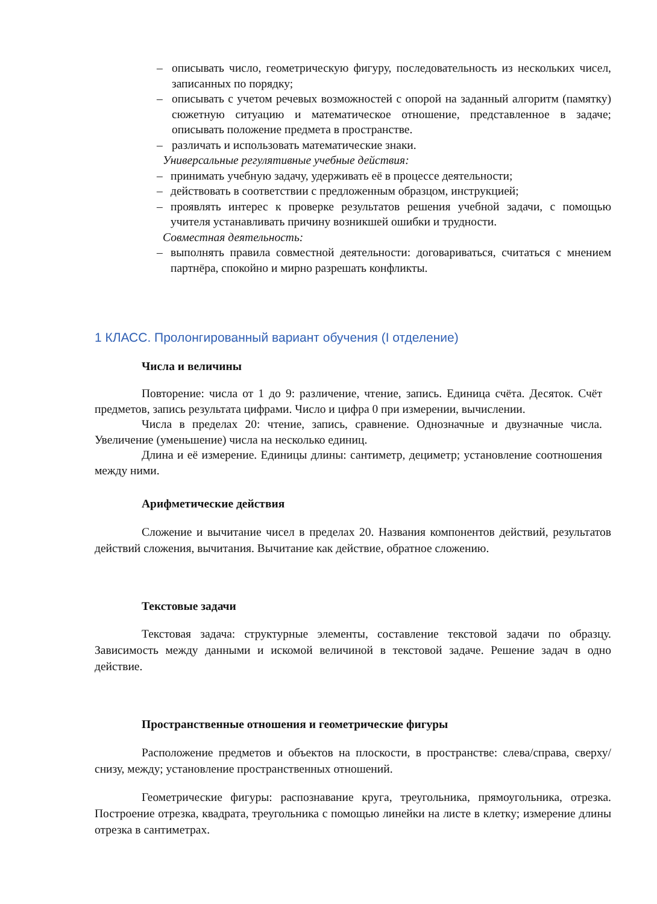– описывать число, геометрическую фигуру, последовательность из нескольких чисел, записанных по порядку;
– описывать с учетом речевых возможностей с опорой на заданный алгоритм (памятку) сюжетную ситуацию и математическое отношение, представленное в задаче; описывать положение предмета в пространстве.
– различать и использовать математические знаки.
Универсальные регулятивные учебные действия:
– принимать учебную задачу, удерживать её в процессе деятельности;
– действовать в соответствии с предложенным образцом, инструкцией;
– проявлять интерес к проверке результатов решения учебной задачи, с помощью учителя устанавливать причину возникшей ошибки и трудности.
Совместная деятельность:
– выполнять правила совместной деятельности: договариваться, считаться с мнением партнёра, спокойно и мирно разрешать конфликты.
1 КЛАСС. Пролонгированный вариант обучения (I отделение)
Числа и величины
Повторение: числа от 1 до 9: различение, чтение, запись. Единица счёта. Десяток. Счёт предметов, запись результата цифрами. Число и цифра 0 при измерении, вычислении.
Числа в пределах 20: чтение, запись, сравнение. Однозначные и двузначные числа. Увеличение (уменьшение) числа на несколько единиц.
Длина и её измерение. Единицы длины: сантиметр, дециметр; установление соотношения между ними.
Арифметические действия
Сложение и вычитание чисел в пределах 20. Названия компонентов действий, результатов действий сложения, вычитания. Вычитание как действие, обратное сложению.
Текстовые задачи
Текстовая задача: структурные элементы, составление текстовой задачи по образцу. Зависимость между данными и искомой величиной в текстовой задаче. Решение задач в одно действие.
Пространственные отношения и геометрические фигуры
Расположение предметов и объектов на плоскости, в пространстве: слева/справа, сверху/снизу, между; установление пространственных отношений.
Геометрические фигуры: распознавание круга, треугольника, прямоугольника, отрезка. Построение отрезка, квадрата, треугольника с помощью линейки на листе в клетку; измерение длины отрезка в сантиметрах.